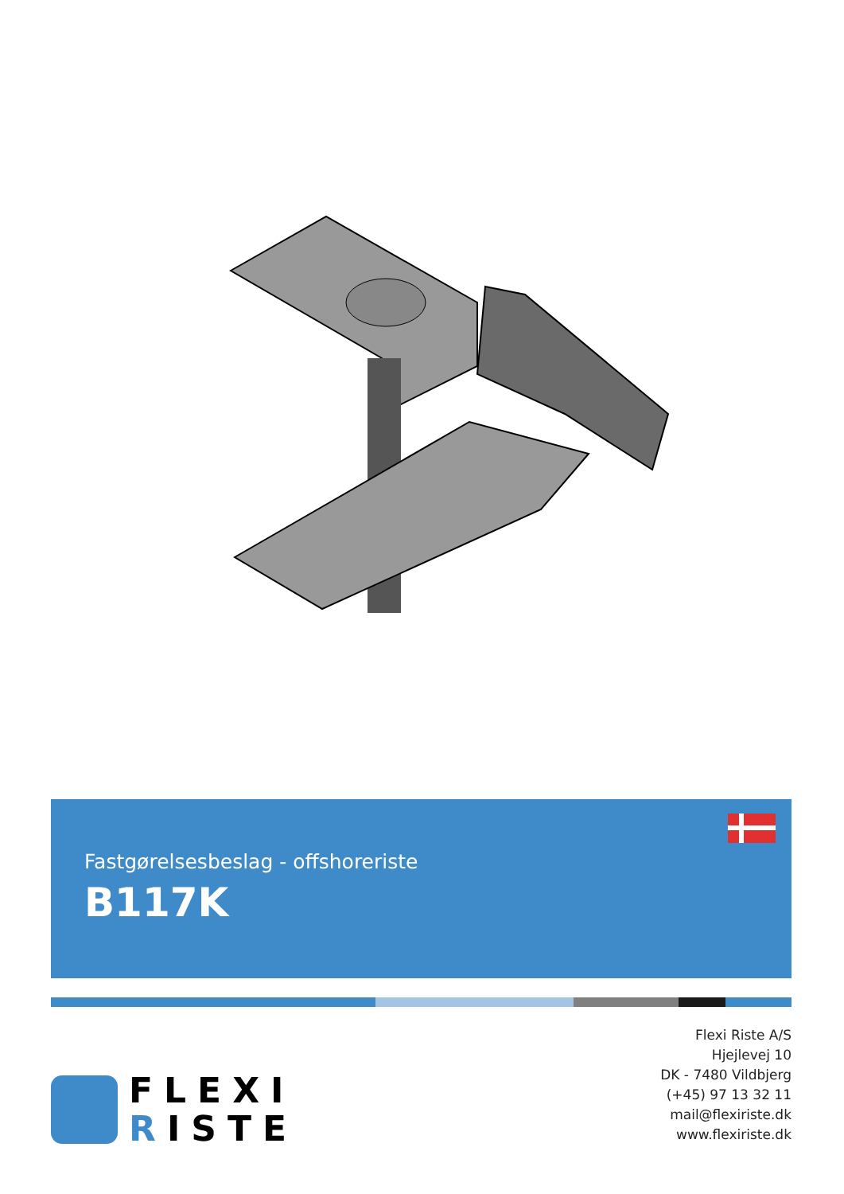Fastgørelsesbeslag - offshoreriste
B117K
FLEXI
RISTE
Flexi Riste A/S
Hjejlevej 10
DK - 7480 Vildbjerg
(+45) 97 13 32 11
mail@flexiriste.dk
www.flexiriste.dk